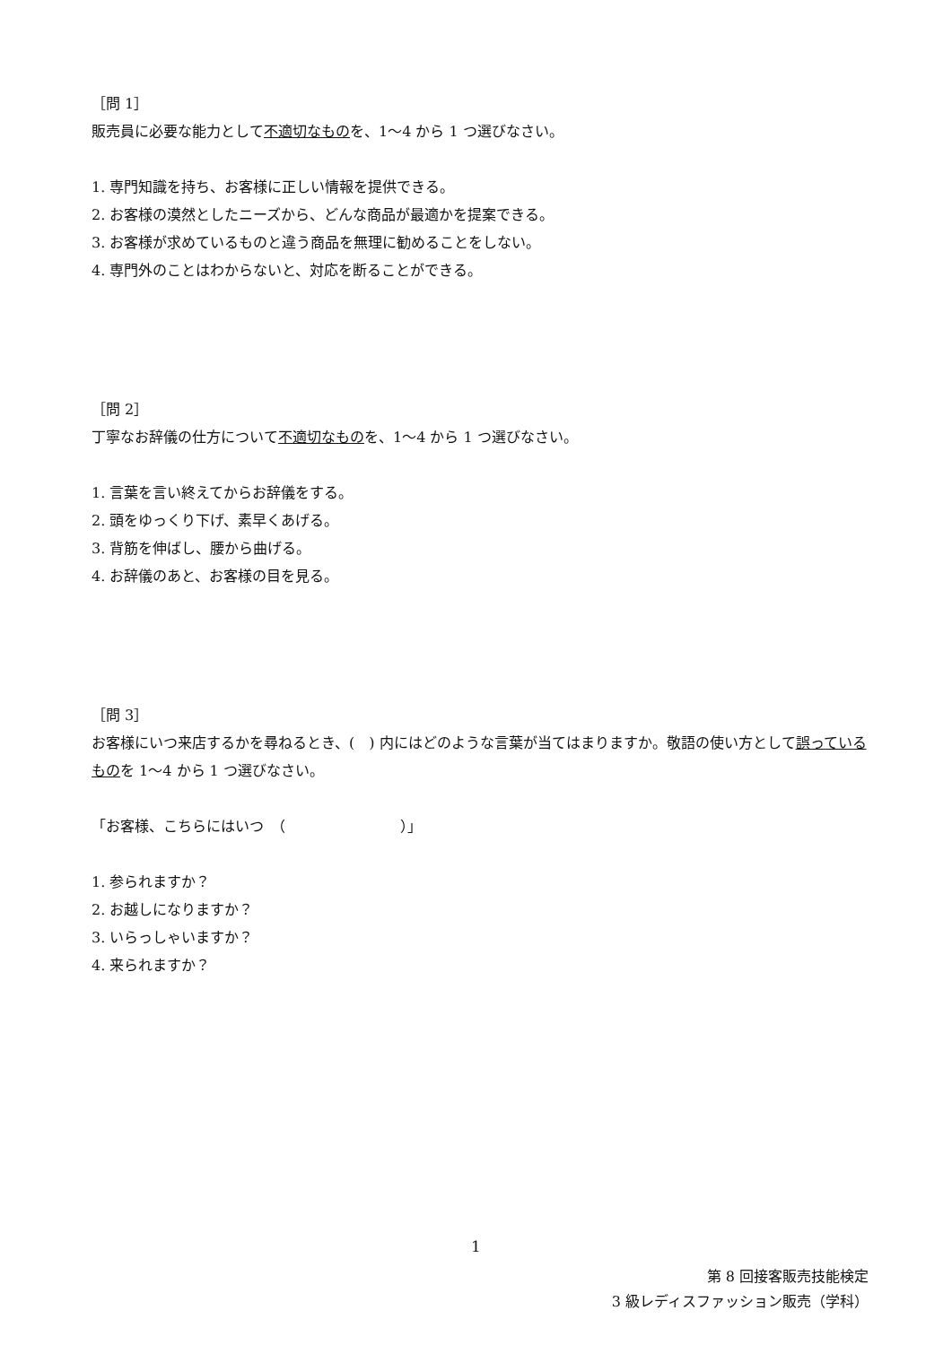［問 1］
販売員に必要な能力として不適切なものを、1〜4 から 1 つ選びなさい。
1. 専門知識を持ち、お客様に正しい情報を提供できる。
2. お客様の漠然としたニーズから、どんな商品が最適かを提案できる。
3. お客様が求めているものと違う商品を無理に勧めることをしない。
4. 専門外のことはわからないと、対応を断ることができる。
［問 2］
丁寧なお辞儀の仕方について不適切なものを、1〜4 から 1 つ選びなさい。
1. 言葉を言い終えてからお辞儀をする。
2. 頭をゆっくり下げ、素早くあげる。
3. 背筋を伸ばし、腰から曲げる。
4. お辞儀のあと、お客様の目を見る。
［問 3］
お客様にいつ来店するかを尋ねるとき、(　) 内にはどのような言葉が当てはまりますか。敬語の使い方として誤っているものを 1〜4 から 1 つ選びなさい。
「お客様、こちらにはいつ　（　　　　　　　　）」
1. 参られますか？
2. お越しになりますか？
3. いらっしゃいますか？
4. 来られますか？
1
第 8 回接客販売技能検定
3 級レディスファッション販売（学科）